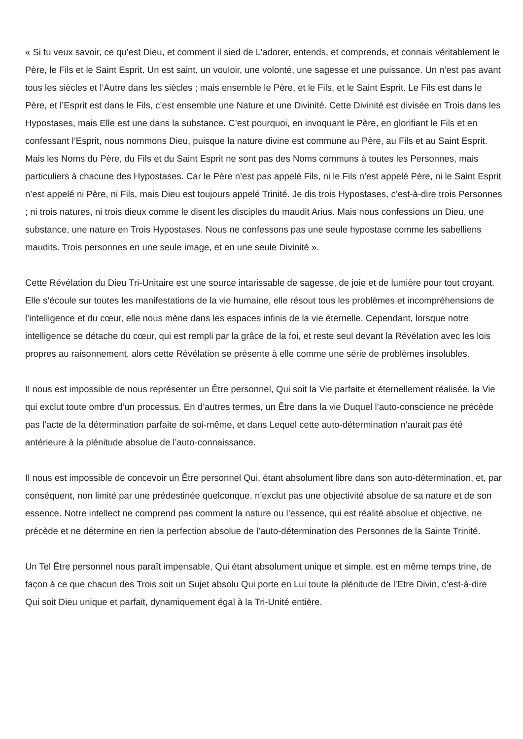« Si tu veux savoir, ce qu’est Dieu, et comment il sied de L’adorer, entends, et comprends, et connais véritablement le Père, le Fils et le Saint Esprit. Un est saint, un vouloir, une volonté, une sagesse et une puissance. Un n’est pas avant tous les siècles et l’Autre dans les siècles ; mais ensemble le Père, et le Fils, et le Saint Esprit. Le Fils est dans le Père, et l’Esprit est dans le Fils, c’est ensemble une Nature et une Divinité. Cette Divinité est divisée en Trois dans les Hypostases, mais Elle est une dans la substance. C’est pourquoi, en invoquant le Père, en glorifiant le Fils et en confessant l’Esprit, nous nommons Dieu, puisque la nature divine est commune au Père, au Fils et au Saint Esprit. Mais les Noms du Père, du Fils et du Saint Esprit ne sont pas des Noms communs à toutes les Personnes, mais particuliers à chacune des Hypostases. Car le Père n’est pas appelé Fils, ni le Fils n’est appelé Père, ni le Saint Esprit n’est appelé ni Père, ni Fils, mais Dieu est toujours appelé Trinité. Je dis trois Hypostases, c’est-à-dire trois Personnes ; ni trois natures, ni trois dieux comme le disent les disciples du maudit Arius. Mais nous confessions un Dieu, une substance, une nature en Trois Hypostases. Nous ne confessons pas une seule hypostase comme les sabelliens maudits. Trois personnes en une seule image, et en une seule Divinité ».
Cette Révélation du Dieu Tri-Unitaire est une source intarissable de sagesse, de joie et de lumière pour tout croyant. Elle s’écoule sur toutes les manifestations de la vie humaine, elle résout tous les problèmes et incompréhensions de l’intelligence et du cœur, elle nous mène dans les espaces infinis de la vie éternelle. Cependant, lorsque notre intelligence se détache du cœur, qui est rempli par la grâce de la foi, et reste seul devant la Révélation avec les lois propres au raisonnement, alors cette Révélation se présente à elle comme une série de problèmes insolubles.
Il nous est impossible de nous représenter un Être personnel, Qui soit la Vie parfaite et éternellement réalisée, la Vie qui exclut toute ombre d’un processus. En d’autres termes, un Être dans la vie Duquel l’auto-conscience ne précède pas l’acte de la détermination parfaite de soi-même, et dans Lequel cette auto-détermination n’aurait pas été antérieure à la plénitude absolue de l’auto-connaissance.
Il nous est impossible de concevoir un Être personnel Qui, étant absolument libre dans son auto-détermination, et, par conséquent, non limité par une prédestinée quelconque, n’exclut pas une objectivité absolue de sa nature et de son essence. Notre intellect ne comprend pas comment la nature ou l’essence, qui est réalité absolue et objective, ne précède et ne détermine en rien la perfection absolue de l’auto-détermination des Personnes de la Sainte Trinité.
Un Tel Être personnel nous paraît impensable, Qui étant absolument unique et simple, est en même temps trine, de façon à ce que chacun des Trois soit un Sujet absolu Qui porte en Lui toute la plénitude de l’Etre Divin, c’est-à-dire Qui soit Dieu unique et parfait, dynamiquement égal à la Tri-Unité entière.